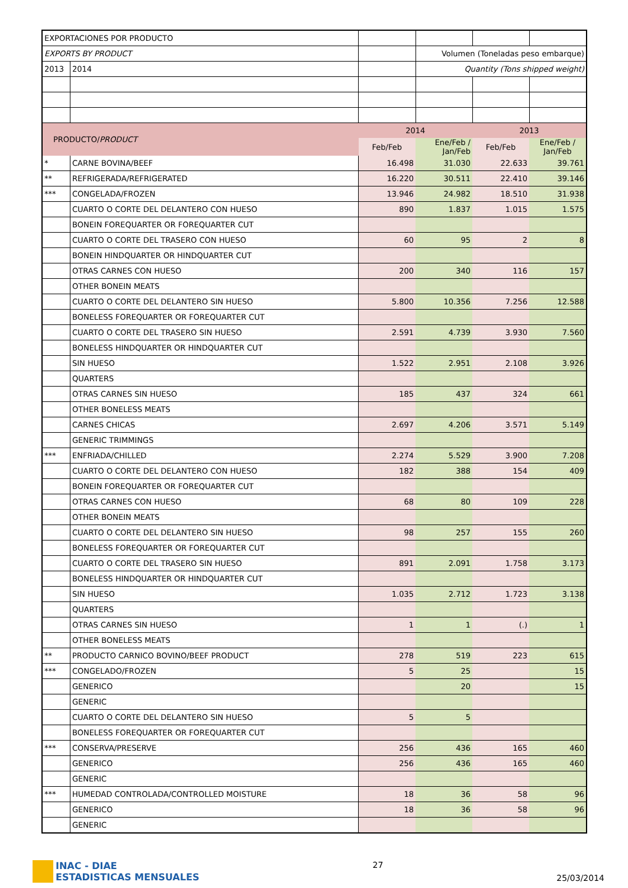| EXPORTACIONES POR PRODUCTO | | | | | |
| EXPORTS BY PRODUCT | | | Volumen (Toneladas peso embarque) | | |
| 2013 | 2014 | | Quantity (Tons shipped weight) | | |
| PRODUCTO/ PRODUCT | | 2014 | | 2013 | |
| | | Feb/Feb | Ene/Feb / Jan/Feb | Feb/Feb | Ene/Feb / Jan/Feb |
| * | CARNE BOVINA/BEEF | 16.498 | 31.030 | 22.633 | 39.761 |
| ** | REFRIGERADA/REFRIGERATED | 16.220 | 30.511 | 22.410 | 39.146 |
| *** | CONGELADA/FROZEN | 13.946 | 24.982 | 18.510 | 31.938 |
| | CUARTO O CORTE DEL DELANTERO CON HUESO | 890 | 1.837 | 1.015 | 1.575 |
| | BONEIN FOREQUARTER OR FOREQUARTER CUT | | | | |
| | CUARTO O CORTE DEL TRASERO CON HUESO | 60 | 95 | 2 | 8 |
| | BONEIN HINDQUARTER OR HINDQUARTER CUT | | | | |
| | OTRAS CARNES CON HUESO | 200 | 340 | 116 | 157 |
| | OTHER BONEIN MEATS | | | | |
| | CUARTO O CORTE DEL DELANTERO SIN HUESO | 5.800 | 10.356 | 7.256 | 12.588 |
| | BONELESS FOREQUARTER OR FOREQUARTER CUT | | | | |
| | CUARTO O CORTE DEL TRASERO SIN HUESO | 2.591 | 4.739 | 3.930 | 7.560 |
| | BONELESS HINDQUARTER OR HINDQUARTER CUT | | | | |
| | SIN HUESO | 1.522 | 2.951 | 2.108 | 3.926 |
| | QUARTERS | | | | |
| | OTRAS CARNES SIN HUESO | 185 | 437 | 324 | 661 |
| | OTHER BONELESS MEATS | | | | |
| | CARNES CHICAS | 2.697 | 4.206 | 3.571 | 5.149 |
| | GENERIC TRIMMINGS | | | | |
| *** | ENFRIADA/CHILLED | 2.274 | 5.529 | 3.900 | 7.208 |
| | CUARTO O CORTE DEL DELANTERO CON HUESO | 182 | 388 | 154 | 409 |
| | BONEIN FOREQUARTER OR FOREQUARTER CUT | | | | |
| | OTRAS CARNES CON HUESO | 68 | 80 | 109 | 228 |
| | OTHER BONEIN MEATS | | | | |
| | CUARTO O CORTE DEL DELANTERO SIN HUESO | 98 | 257 | 155 | 260 |
| | BONELESS FOREQUARTER OR FOREQUARTER CUT | | | | |
| | CUARTO O CORTE DEL TRASERO SIN HUESO | 891 | 2.091 | 1.758 | 3.173 |
| | BONELESS HINDQUARTER OR HINDQUARTER CUT | | | | |
| | SIN HUESO | 1.035 | 2.712 | 1.723 | 3.138 |
| | QUARTERS | | | | |
| | OTRAS CARNES SIN HUESO | 1 | 1 | (.) | 1 |
| | OTHER BONELESS MEATS | | | | |
| ** | PRODUCTO CARNICO BOVINO/BEEF PRODUCT | 278 | 519 | 223 | 615 |
| *** | CONGELADO/FROZEN | 5 | 25 | | 15 |
| | GENERICO | | 20 | | 15 |
| | GENERIC | | | | |
| | CUARTO O CORTE DEL DELANTERO SIN HUESO | 5 | 5 | | |
| | BONELESS FOREQUARTER OR FOREQUARTER CUT | | | | |
| *** | CONSERVA/PRESERVE | 256 | 436 | 165 | 460 |
| | GENERICO | 256 | 436 | 165 | 460 |
| | GENERIC | | | | |
| *** | HUMEDAD CONTROLADA/CONTROLLED MOISTURE | 18 | 36 | 58 | 96 |
| | GENERICO | 18 | 36 | 58 | 96 |
| | GENERIC | | | | |
INAC - DIAE
ESTADISTICAS MENSUALES
27
25/03/2014